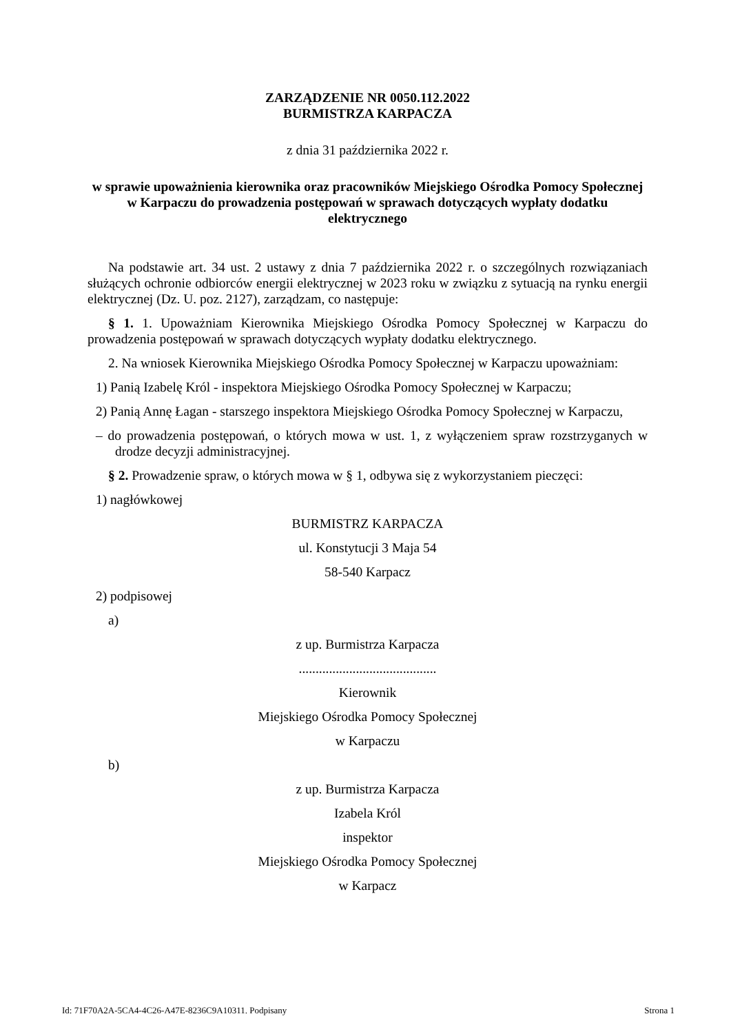ZARZĄDZENIE NR 0050.112.2022
BURMISTRZA KARPACZA
z dnia 31 października 2022 r.
w sprawie upoważnienia kierownika oraz pracowników Miejskiego Ośrodka Pomocy Społecznej w Karpaczu do prowadzenia postępowań w sprawach dotyczących wypłaty dodatku elektrycznego
Na podstawie art. 34 ust. 2 ustawy z dnia 7 października 2022 r. o szczególnych rozwiązaniach służących ochronie odbiorców energii elektrycznej w 2023 roku w związku z sytuacją na rynku energii elektrycznej (Dz. U. poz. 2127), zarządzam, co następuje:
§ 1. 1. Upoważniam Kierownika Miejskiego Ośrodka Pomocy Społecznej w Karpaczu do prowadzenia postępowań w sprawach dotyczących wypłaty dodatku elektrycznego.
2. Na wniosek Kierownika Miejskiego Ośrodka Pomocy Społecznej w Karpaczu upoważniam:
1) Panią Izabelę Król - inspektora Miejskiego Ośrodka Pomocy Społecznej w Karpaczu;
2) Panią Annę Łagan - starszego inspektora Miejskiego Ośrodka Pomocy Społecznej w Karpaczu,
– do prowadzenia postępowań, o których mowa w ust. 1, z wyłączeniem spraw rozstrzyganych w drodze decyzji administracyjnej.
§ 2. Prowadzenie spraw, o których mowa w § 1, odbywa się z wykorzystaniem pieczęci:
1) nagłówkowej
BURMISTRZ KARPACZA
ul. Konstytucji 3 Maja 54
58-540 Karpacz
2) podpisowej
a)
z up. Burmistrza Karpacza
.........................................
Kierownik
Miejskiego Ośrodka Pomocy Społecznej
w Karpaczu
b)
z up. Burmistrza Karpacza
Izabela Król
inspektor
Miejskiego Ośrodka Pomocy Społecznej
w Karpacz
Id: 71F70A2A-5CA4-4C26-A47E-8236C9A10311. Podpisany Strona 1